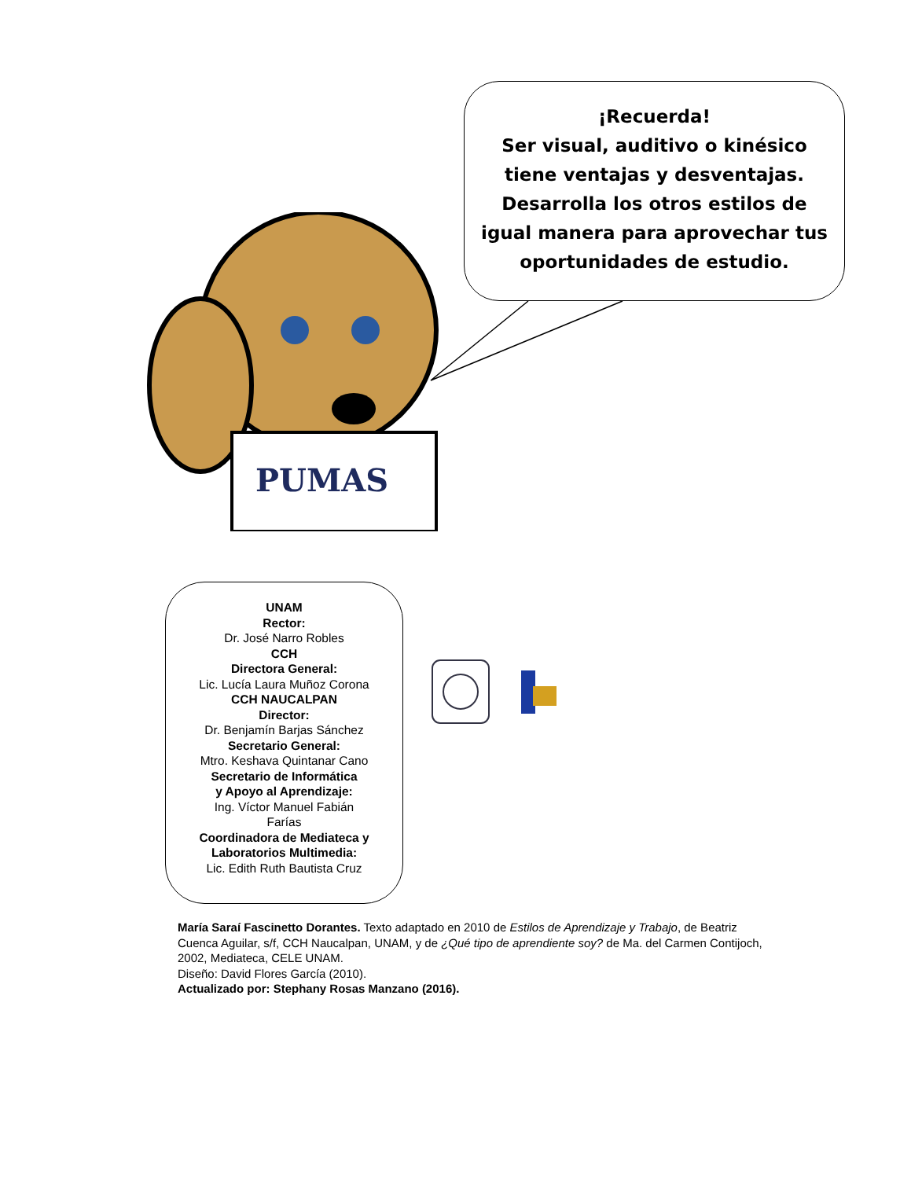¡Recuerda!
Ser visual, auditivo o kinésico
tiene ventajas y desventajas.
Desarrolla los otros estilos de
igual manera para aprovechar tus
oportunidades de estudio.
PUMAS
UNAM
Rector:
Dr. José Narro Robles
CCH
Directora General:
Lic. Lucía Laura Muñoz Corona
CCH NAUCALPAN
Director:
Dr. Benjamín Barjas Sánchez
Secretario General:
Mtro. Keshava Quintanar Cano
Secretario de Informática
y Apoyo al Aprendizaje:
Ing. Víctor Manuel Fabián
Farías
Coordinadora de Mediateca y
Laboratorios Multimedia:
Lic. Edith Ruth Bautista Cruz
María Saraí Fascinetto Dorantes. Texto adaptado en 2010 de Estilos de Aprendizaje y Trabajo, de Beatriz Cuenca Aguilar, s/f, CCH Naucalpan, UNAM, y de ¿Qué tipo de aprendiente soy? de Ma. del Carmen Contijoch, 2002, Mediateca, CELE UNAM.
Diseño: David Flores García (2010).
Actualizado por: Stephany Rosas Manzano (2016).